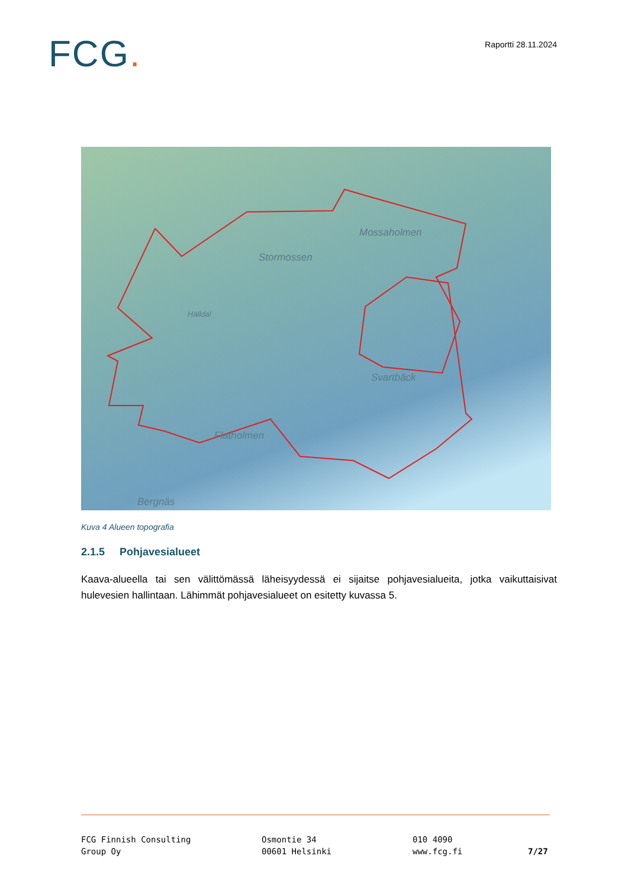FCG.
Raportti 28.11.2024
Stormossen
Mossaholmen
Hälldal
Svartbäck
Flatholmen
Bergnäs
Kuva 4 Alueen topografia
2.1.5 Pohjavesialueet
Kaava-alueella tai sen välittömässä läheisyydessä ei sijaitse pohjavesialueita, jotka vaikuttaisivat hulevesien hallintaan. Lähimmät pohjavesialueet on esitetty kuvassa 5.
FCG Finnish Consulting
Group Oy
Osmontie 34
00601 Helsinki
010 4090
www.fcg.fi
7/27